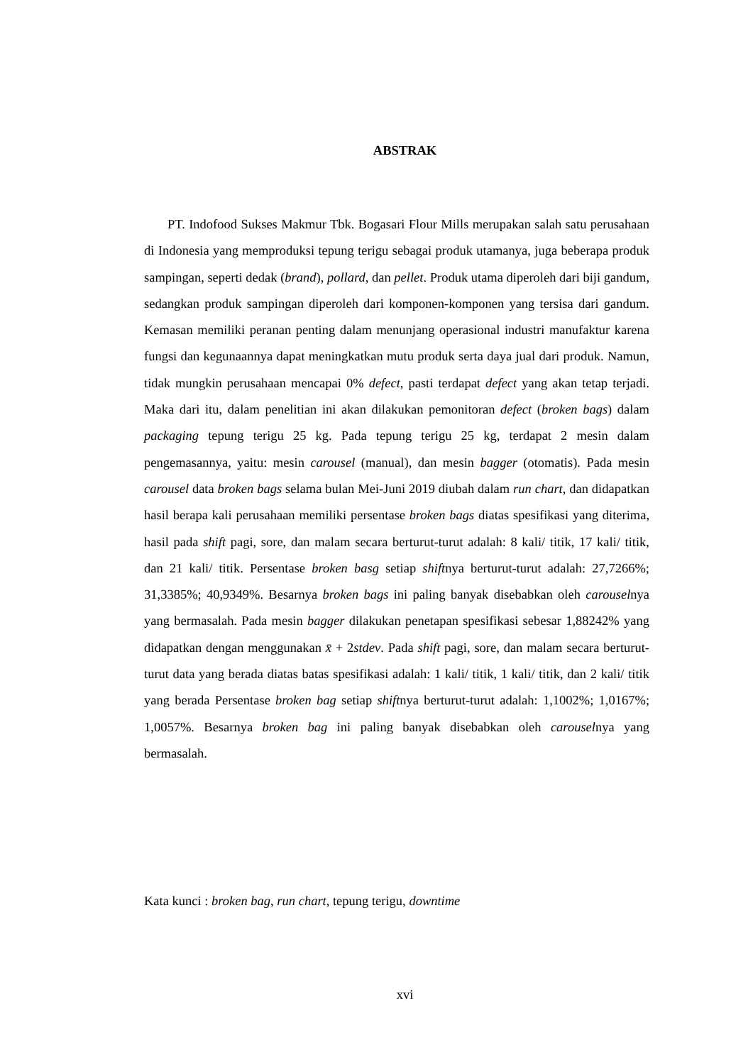ABSTRAK
PT. Indofood Sukses Makmur Tbk. Bogasari Flour Mills merupakan salah satu perusahaan di Indonesia yang memproduksi tepung terigu sebagai produk utamanya, juga beberapa produk sampingan, seperti dedak (brand), pollard, dan pellet. Produk utama diperoleh dari biji gandum, sedangkan produk sampingan diperoleh dari komponen-komponen yang tersisa dari gandum. Kemasan memiliki peranan penting dalam menunjang operasional industri manufaktur karena fungsi dan kegunaannya dapat meningkatkan mutu produk serta daya jual dari produk. Namun, tidak mungkin perusahaan mencapai 0% defect, pasti terdapat defect yang akan tetap terjadi. Maka dari itu, dalam penelitian ini akan dilakukan pemonitoran defect (broken bags) dalam packaging tepung terigu 25 kg. Pada tepung terigu 25 kg, terdapat 2 mesin dalam pengemasannya, yaitu: mesin carousel (manual), dan mesin bagger (otomatis). Pada mesin carousel data broken bags selama bulan Mei-Juni 2019 diubah dalam run chart, dan didapatkan hasil berapa kali perusahaan memiliki persentase broken bags diatas spesifikasi yang diterima, hasil pada shift pagi, sore, dan malam secara berturut-turut adalah: 8 kali/ titik, 17 kali/ titik, dan 21 kali/ titik. Persentase broken basg setiap shiftnya berturut-turut adalah: 27,7266%; 31,3385%; 40,9349%. Besarnya broken bags ini paling banyak disebabkan oleh carouselnya yang bermasalah. Pada mesin bagger dilakukan penetapan spesifikasi sebesar 1,88242% yang didapatkan dengan menggunakan x̄ + 2stdev. Pada shift pagi, sore, dan malam secara berturut-turut data yang berada diatas batas spesifikasi adalah: 1 kali/ titik, 1 kali/ titik, dan 2 kali/ titik yang berada Persentase broken bag setiap shiftnya berturut-turut adalah: 1,1002%; 1,0167%; 1,0057%. Besarnya broken bag ini paling banyak disebabkan oleh carouselnya yang bermasalah.
Kata kunci : broken bag, run chart, tepung terigu, downtime
xvi